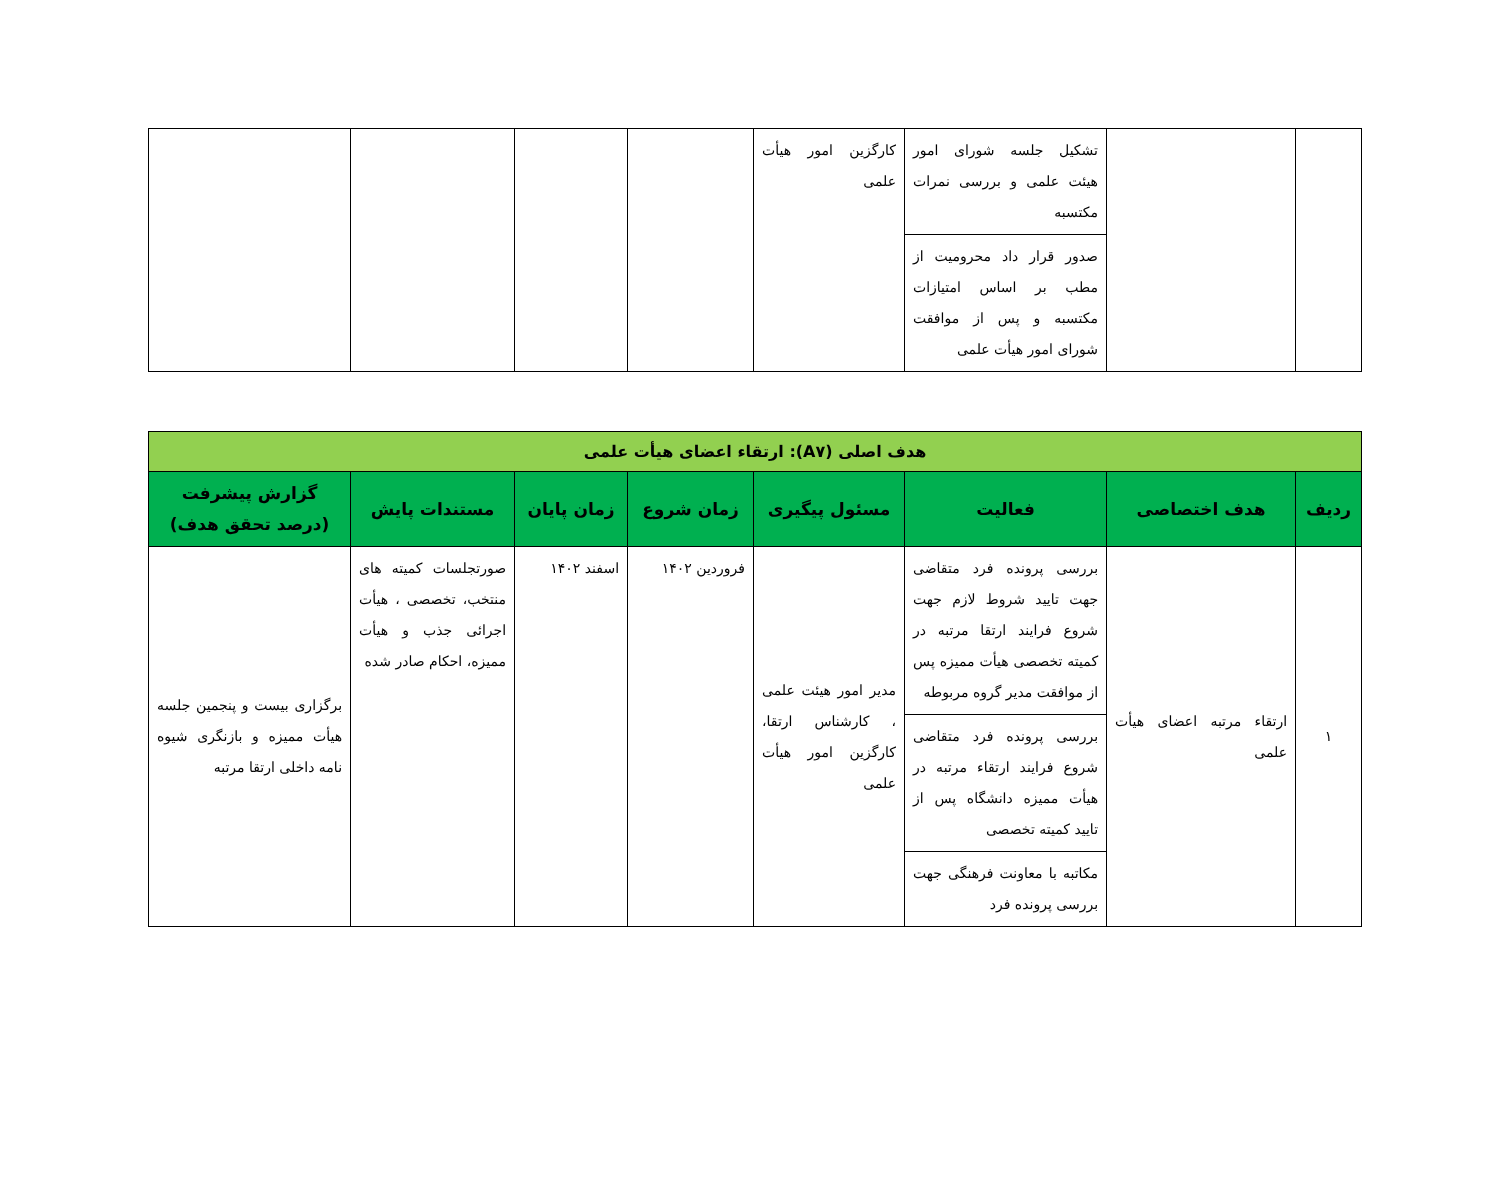| | | تشکیل جلسه شورای امور هیئت علمی و بررسی نمرات مکتسبه | کارگزین امور هیأت علمی | | | | |
| | | صدور قرار داد محرومیت از مطب بر اساس امتیازات مکتسبه و پس از موافقت شورای امور هیأت علمی | | | | | |
| هدف اصلی (A۷): ارتقاء اعضای هیأت علمی | | | | | | | |
| ردیف | هدف اختصاصی | فعالیت | مسئول پیگیری | زمان شروع | زمان پایان | مستندات پایش | گزارش پیشرفت (درصد تحقق هدف) |
| ۱ | ارتقاء مرتبه اعضای هیأت علمی | بررسی پرونده فرد متقاضی جهت تایید شروط لازم جهت شروع فرایند ارتقا مرتبه در کمیته تخصصی هیأت ممیزه پس از موافقت مدیر گروه مربوطه | مدیر امور هیئت علمی ، کارشناس ارتقا، کارگزین امور هیأت علمی | فروردین ۱۴۰۲ | اسفند ۱۴۰۲ | صورتجلسات کمیته های منتخب، تخصصی ، هیأت اجرائی جذب و هیأت ممیزه، احکام صادر شده | برگزاری بیست و پنجمین جلسه هیأت ممیزه و بازنگری شیوه نامه داخلی ارتقا مرتبه |
| | | بررسی پرونده فرد متقاضی شروع فرایند ارتقاء مرتبه در هیأت ممیزه دانشگاه پس از تایید کمیته تخصصی | | | | | |
| | | مکاتبه با معاونت فرهنگی جهت بررسی پرونده فرد | | | | | |